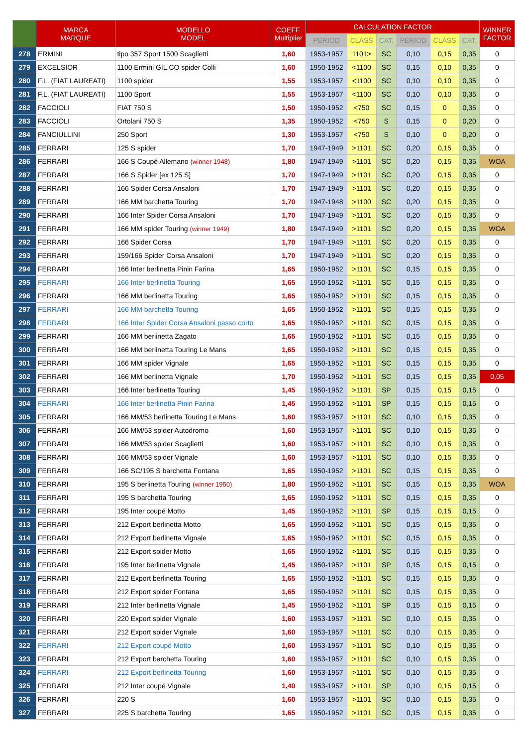| | MARCA MARQUE | MODELLO MODEL | COEFF. Multiplier | CALCULATION FACTOR | | | | | | WINNER FACTOR |
| --- | --- | --- | --- | --- | --- | --- | --- | --- | --- | --- |
| | | | | PERIOD | CLASS | CAT. | PERIOD | CLASS | CAT. | |
| 278 | ERMINI | tipo 357 Sport 1500 Scaglietti | 1,60 | 1953-1957 | 1101> | SC | 0,10 | 0,15 | 0,35 | 0 |
| 279 | EXCELSIOR | 1100 Ermini GIL.CO spider Colli | 1,60 | 1950-1952 | <1100 | SC | 0,15 | 0,10 | 0,35 | 0 |
| 280 | F.L. (FIAT LAUREATI) | 1100 spider | 1,55 | 1953-1957 | <1100 | SC | 0,10 | 0,10 | 0,35 | 0 |
| 281 | F.L. (FIAT LAUREATI) | 1100 Sport | 1,55 | 1953-1957 | <1100 | SC | 0,10 | 0,10 | 0,35 | 0 |
| 282 | FACCIOLI | FIAT 750 S | 1,50 | 1950-1952 | <750 | SC | 0,15 | 0 | 0,35 | 0 |
| 283 | FACCIOLI | Ortolani 750 S | 1,35 | 1950-1952 | <750 | S | 0,15 | 0 | 0,20 | 0 |
| 284 | FANCIULLINI | 250 Sport | 1,30 | 1953-1957 | <750 | S | 0,10 | 0 | 0,20 | 0 |
| 285 | FERRARI | 125 S spider | 1,70 | 1947-1949 | >1101 | SC | 0,20 | 0,15 | 0,35 | 0 |
| 286 | FERRARI | 166 S Coupé Allemano (winner 1948) | 1,80 | 1947-1949 | >1101 | SC | 0,20 | 0,15 | 0,35 | WOA |
| 287 | FERRARI | 166 S Spider [ex 125 S] | 1,70 | 1947-1949 | >1101 | SC | 0,20 | 0,15 | 0,35 | 0 |
| 288 | FERRARI | 166 Spider Corsa Ansaloni | 1,70 | 1947-1949 | >1101 | SC | 0,20 | 0,15 | 0,35 | 0 |
| 289 | FERRARI | 166 MM barchetta Touring | 1,70 | 1947-1948 | >1100 | SC | 0,20 | 0,15 | 0,35 | 0 |
| 290 | FERRARI | 166 Inter Spider Corsa Ansaloni | 1,70 | 1947-1949 | >1101 | SC | 0,20 | 0,15 | 0,35 | 0 |
| 291 | FERRARI | 166 MM spider Touring (winner 1949) | 1,80 | 1947-1949 | >1101 | SC | 0,20 | 0,15 | 0,35 | WOA |
| 292 | FERRARI | 166 Spider Corsa | 1,70 | 1947-1949 | >1101 | SC | 0,20 | 0,15 | 0,35 | 0 |
| 293 | FERRARI | 159/166 Spider Corsa Ansaloni | 1,70 | 1947-1949 | >1101 | SC | 0,20 | 0,15 | 0,35 | 0 |
| 294 | FERRARI | 166 Inter berlinetta Pinin Farina | 1,65 | 1950-1952 | >1101 | SC | 0,15 | 0,15 | 0,35 | 0 |
| 295 | FERRARI | 166 Inter berlinetta Touring | 1,65 | 1950-1952 | >1101 | SC | 0,15 | 0,15 | 0,35 | 0 |
| 296 | FERRARI | 166 MM berlinetta Touring | 1,65 | 1950-1952 | >1101 | SC | 0,15 | 0,15 | 0,35 | 0 |
| 297 | FERRARI | 166 MM barchetta Touring | 1,65 | 1950-1952 | >1101 | SC | 0,15 | 0,15 | 0,35 | 0 |
| 298 | FERRARI | 166 Inter Spider Corsa Ansaloni passo corto | 1,65 | 1950-1952 | >1101 | SC | 0,15 | 0,15 | 0,35 | 0 |
| 299 | FERRARI | 166 MM berlinetta Zagato | 1,65 | 1950-1952 | >1101 | SC | 0,15 | 0,15 | 0,35 | 0 |
| 300 | FERRARI | 166 MM berlinetta Touring Le Mans | 1,65 | 1950-1952 | >1101 | SC | 0,15 | 0,15 | 0,35 | 0 |
| 301 | FERRARI | 166 MM spider Vignale | 1,65 | 1950-1952 | >1101 | SC | 0,15 | 0,15 | 0,35 | 0 |
| 302 | FERRARI | 166 MM berlinetta Vignale | 1,70 | 1950-1952 | >1101 | SC | 0,15 | 0,15 | 0,35 | 0,05 |
| 303 | FERRARI | 166 Inter berlinetta Touring | 1,45 | 1950-1952 | >1101 | SP | 0,15 | 0,15 | 0,15 | 0 |
| 304 | FERRARI | 166 Inter berlinetta Pinin Farina | 1,45 | 1950-1952 | >1101 | SP | 0,15 | 0,15 | 0,15 | 0 |
| 305 | FERRARI | 166 MM/53 berlinetta Touring Le Mans | 1,60 | 1953-1957 | >1101 | SC | 0,10 | 0,15 | 0,35 | 0 |
| 306 | FERRARI | 166 MM/53 spider Autodromo | 1,60 | 1953-1957 | >1101 | SC | 0,10 | 0,15 | 0,35 | 0 |
| 307 | FERRARI | 166 MM/53 spider Scaglietti | 1,60 | 1953-1957 | >1101 | SC | 0,10 | 0,15 | 0,35 | 0 |
| 308 | FERRARI | 166 MM/53 spider Vignale | 1,60 | 1953-1957 | >1101 | SC | 0,10 | 0,15 | 0,35 | 0 |
| 309 | FERRARI | 166 SC/195 S barchetta Fontana | 1,65 | 1950-1952 | >1101 | SC | 0,15 | 0,15 | 0,35 | 0 |
| 310 | FERRARI | 195 S berlinetta Touring (winner 1950) | 1,80 | 1950-1952 | >1101 | SC | 0,15 | 0,15 | 0,35 | WOA |
| 311 | FERRARI | 195 S barchetta Touring | 1,65 | 1950-1952 | >1101 | SC | 0,15 | 0,15 | 0,35 | 0 |
| 312 | FERRARI | 195 Inter coupé Motto | 1,45 | 1950-1952 | >1101 | SP | 0,15 | 0,15 | 0,15 | 0 |
| 313 | FERRARI | 212 Export berlinetta Motto | 1,65 | 1950-1952 | >1101 | SC | 0,15 | 0,15 | 0,35 | 0 |
| 314 | FERRARI | 212 Export berlinetta Vignale | 1,65 | 1950-1952 | >1101 | SC | 0,15 | 0,15 | 0,35 | 0 |
| 315 | FERRARI | 212 Export spider Motto | 1,65 | 1950-1952 | >1101 | SC | 0,15 | 0,15 | 0,35 | 0 |
| 316 | FERRARI | 195 Inter berlinetta Vignale | 1,45 | 1950-1952 | >1101 | SP | 0,15 | 0,15 | 0,15 | 0 |
| 317 | FERRARI | 212 Export berlinetta Touring | 1,65 | 1950-1952 | >1101 | SC | 0,15 | 0,15 | 0,35 | 0 |
| 318 | FERRARI | 212 Export spider Fontana | 1,65 | 1950-1952 | >1101 | SC | 0,15 | 0,15 | 0,35 | 0 |
| 319 | FERRARI | 212 Inter berlinetta Vignale | 1,45 | 1950-1952 | >1101 | SP | 0,15 | 0,15 | 0,15 | 0 |
| 320 | FERRARI | 220 Export spider Vignale | 1,60 | 1953-1957 | >1101 | SC | 0,10 | 0,15 | 0,35 | 0 |
| 321 | FERRARI | 212 Export spider Vignale | 1,60 | 1953-1957 | >1101 | SC | 0,10 | 0,15 | 0,35 | 0 |
| 322 | FERRARI | 212 Export coupé Motto | 1,60 | 1953-1957 | >1101 | SC | 0,10 | 0,15 | 0,35 | 0 |
| 323 | FERRARI | 212 Export barchetta Touring | 1,60 | 1953-1957 | >1101 | SC | 0,10 | 0,15 | 0,35 | 0 |
| 324 | FERRARI | 212 Export berlinetta Touring | 1,60 | 1953-1957 | >1101 | SC | 0,10 | 0,15 | 0,35 | 0 |
| 325 | FERRARI | 212 Inter coupé Vignale | 1,40 | 1953-1957 | >1101 | SP | 0,10 | 0,15 | 0,15 | 0 |
| 326 | FERRARI | 220 S | 1,60 | 1953-1957 | >1101 | SC | 0,10 | 0,15 | 0,35 | 0 |
| 327 | FERRARI | 225 S barchetta Touring | 1,65 | 1950-1952 | >1101 | SC | 0,15 | 0,15 | 0,35 | 0 |